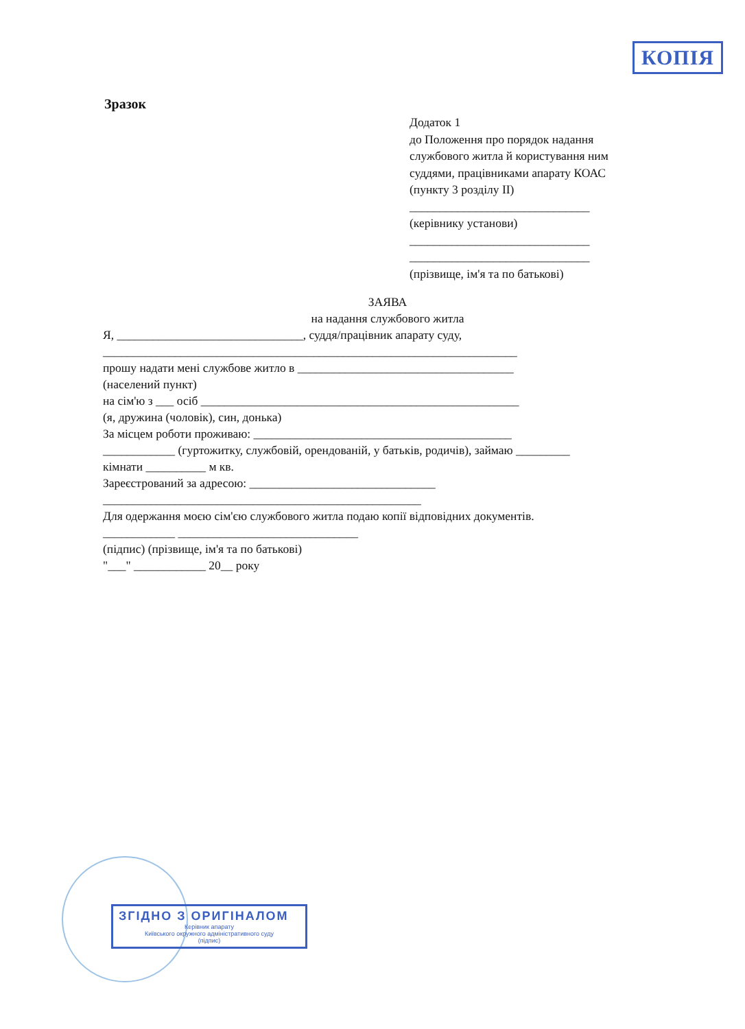КОПІЯ
Зразок
Додаток 1
до Положення про порядок надання службового житла й користування ним суддями, працівниками апарату КОАС
(пункту 3 розділу ІІ)
______________________________
(керівнику установи)
______________________________
______________________________
(прізвище, ім'я та по батькові)
ЗАЯВА
на надання службового житла
Я, _______________________________, суддя/працівник апарату суду,
_____________________________________________________________________
прошу надати мені службове житло в ____________________________________
(населений пункт)
на сім'ю з ___ осіб _____________________________________________________
(я, дружина (чоловік), син, донька)
За місцем роботи проживаю: ___________________________________________
____________ (гуртожитку, службовій, орендованій, у батьків, родичів), займаю _________
кімнати __________ м кв.
Зареєстрований за адресою: _______________________________
_____________________________________________________
Для одержання моєю сім'єю службового житла подаю копії відповідних документів.
____________ ______________________________
(підпис) (прізвище, ім'я та по батькові)
"___" ____________ 20__ року
ЗГІДНО З ОРИГІНАЛОМ
Керівник апарату
Київського окружного адміністративного суду
(підпис)